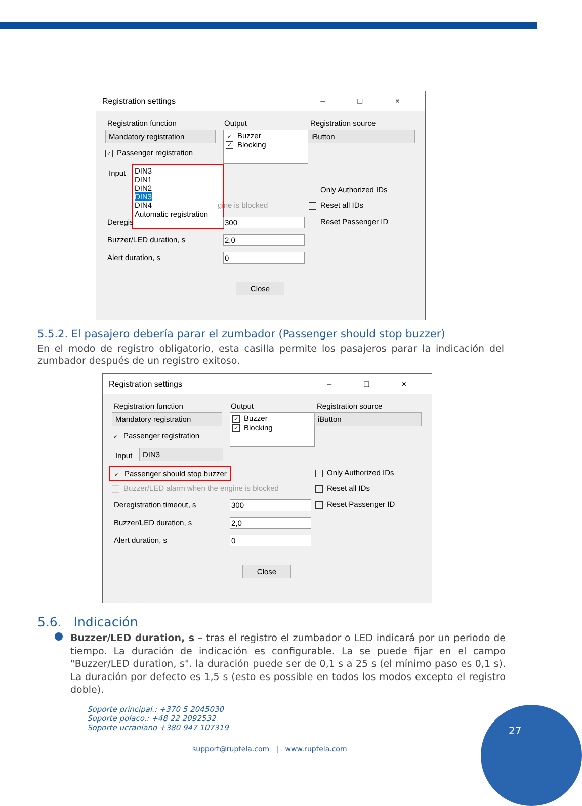Registration settings – □ ×
Registration function Output Registration source
Mandatory registration
✓ Buzzer
✓ Blocking
iButton
✓ Passenger registration
Input
DIN3
DIN1
DIN2
DIN3
DIN4
Automatic registration
Only Authorized IDs
Reset all IDs
gine is blocked
Deregis 300 Reset Passenger ID
Buzzer/LED duration, s 2,0
Alert duration, s 0
Close
5.5.2. El pasajero debería parar el zumbador (Passenger should stop buzzer)
En el modo de registro obligatorio, esta casilla permite los pasajeros parar la indicación del zumbador después de un registro exitoso.
Registration settings – □ ×
Registration function Output Registration source
Mandatory registration
✓ Buzzer
✓ Blocking
iButton
✓ Passenger registration
Input DIN3
✓ Passenger should stop buzzer Only Authorized IDs
Buzzer/LED alarm when the engine is blocked
Reset all IDs
Deregistration timeout, s 300 Reset Passenger ID
Buzzer/LED duration, s 2,0
Alert duration, s 0
Close
5.6. Indicación
Buzzer/LED duration, s – tras el registro el zumbador o LED indicará por un periodo de tiempo. La duración de indicación es configurable. La se puede fijar en el campo "Buzzer/LED duration, s". la duración puede ser de 0,1 s a 25 s (el mínimo paso es 0,1 s). La duración por defecto es 1,5 s (esto es possible en todos los modos excepto el registro doble).
Soporte principal.: +370 5 2045030
Soporte polaco.: +48 22 2092532
Soporte ucraniano +380 947 107319
support@ruptela.com | www.ruptela.com
27